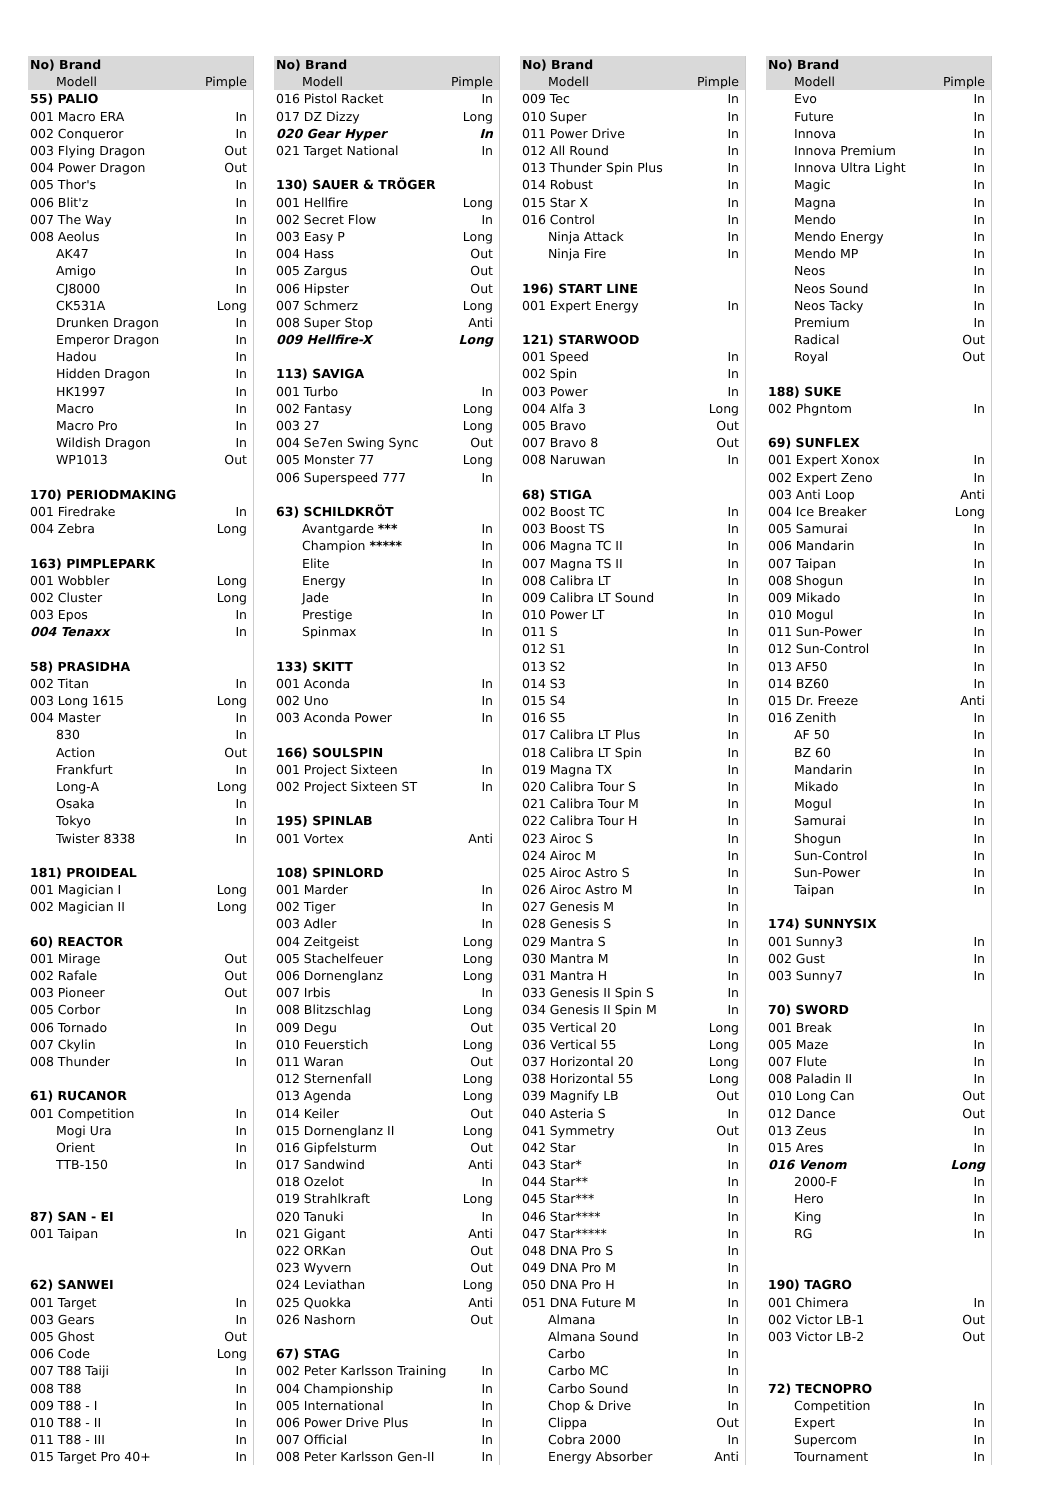| No) Brand | |
| --- | --- |
| Modell | Pimple |
| 55) PALIO | |
| 001 Macro ERA | In |
| 002 Conqueror | In |
| 003 Flying Dragon | Out |
| 004 Power Dragon | Out |
| 005 Thor's | In |
| 006 Blit'z | In |
| 007 The Way | In |
| 008 Aeolus | In |
| AK47 | In |
| Amigo | In |
| CJ8000 | In |
| CK531A | Long |
| Drunken Dragon | In |
| Emperor Dragon | In |
| Hadou | In |
| Hidden Dragon | In |
| HK1997 | In |
| Macro | In |
| Macro Pro | In |
| Wildish Dragon | In |
| WP1013 | Out |
| 170) PERIODMAKING | |
| 001 Firedrake | In |
| 004 Zebra | Long |
| 163) PIMPLEPARK | |
| 001 Wobbler | Long |
| 002 Cluster | Long |
| 003 Epos | In |
| 004 Tenaxx | In |
| 58) PRASIDHA | |
| 002 Titan | In |
| 003 Long 1615 | Long |
| 004 Master | In |
| 830 | In |
| Action | Out |
| Frankfurt | In |
| Long-A | Long |
| Osaka | In |
| Tokyo | In |
| Twister 8338 | In |
| 181) PROIDEAL | |
| 001 Magician I | Long |
| 002 Magician II | Long |
| 60) REACTOR | |
| 001 Mirage | Out |
| 002 Rafale | Out |
| 003 Pioneer | Out |
| 005 Corbor | In |
| 006 Tornado | In |
| 007 Ckylin | In |
| 008 Thunder | In |
| 61) RUCANOR | |
| 001 Competition | In |
| Mogi Ura | In |
| Orient | In |
| TTB-150 | In |
| 87) SAN - EI | |
| 001 Taipan | In |
| 62) SANWEI | |
| 001 Target | In |
| 003 Gears | In |
| 005 Ghost | Out |
| 006 Code | Long |
| 007 T88 Taiji | In |
| 008 T88 | In |
| 009 T88 - I | In |
| 010 T88 - II | In |
| 011 T88 - III | In |
| 015 Target Pro 40+ | In |
| No) Brand | |
| --- | --- |
| Modell | Pimple |
| 016 Pistol Racket | In |
| 017 DZ Dizzy | Long |
| 020 Gear Hyper | In |
| 021 Target National | In |
| 130) SAUER & TRÖGER | |
| 001 Hellfire | Long |
| 002 Secret Flow | In |
| 003 Easy P | Long |
| 004 Hass | Out |
| 005 Zargus | Out |
| 006 Hipster | Out |
| 007 Schmerz | Long |
| 008 Super Stop | Anti |
| 009 Hellfire-X | Long |
| 113) SAVIGA | |
| 001 Turbo | In |
| 002 Fantasy | Long |
| 003 27 | Long |
| 004 Se7en Swing Sync | Out |
| 005 Monster 77 | Long |
| 006 Superspeed 777 | In |
| 63) SCHILDKRÖT | |
| Avantgarde *** | In |
| Champion ***** | In |
| Elite | In |
| Energy | In |
| Jade | In |
| Prestige | In |
| Spinmax | In |
| 133) SKITT | |
| 001 Aconda | In |
| 002 Uno | In |
| 003 Aconda Power | In |
| 166) SOULSPIN | |
| 001 Project Sixteen | In |
| 002 Project Sixteen ST | In |
| 195) SPINLAB | |
| 001 Vortex | Anti |
| 108) SPINLORD | |
| 001 Marder | In |
| 002 Tiger | In |
| 003 Adler | In |
| 004 Zeitgeist | Long |
| 005 Stachelfeuer | Long |
| 006 Dornenglanz | Long |
| 007 Irbis | In |
| 008 Blitzschlag | Long |
| 009 Degu | Out |
| 010 Feuerstich | Long |
| 011 Waran | Out |
| 012 Sternenfall | Long |
| 013 Agenda | Long |
| 014 Keiler | Out |
| 015 Dornenglanz II | Long |
| 016 Gipfelsturm | Out |
| 017 Sandwind | Anti |
| 018 Ozelot | In |
| 019 Strahlkraft | Long |
| 020 Tanuki | In |
| 021 Gigant | Anti |
| 022 ORKan | Out |
| 023 Wyvern | Out |
| 024 Leviathan | Long |
| 025 Quokka | Anti |
| 026 Nashorn | Out |
| 67) STAG | |
| 002 Peter Karlsson Training | In |
| 004 Championship | In |
| 005 International | In |
| 006 Power Drive Plus | In |
| 007 Official | In |
| 008 Peter Karlsson Gen-II | In |
| No) Brand | |
| --- | --- |
| Modell | Pimple |
| 009 Tec | In |
| 010 Super | In |
| 011 Power Drive | In |
| 012 All Round | In |
| 013 Thunder Spin Plus | In |
| 014 Robust | In |
| 015 Star X | In |
| 016 Control | In |
| Ninja Attack | In |
| Ninja Fire | In |
| 196) START LINE | |
| 001 Expert Energy | In |
| 121) STARWOOD | |
| 001 Speed | In |
| 002 Spin | In |
| 003 Power | In |
| 004 Alfa 3 | Long |
| 005 Bravo | Out |
| 007 Bravo 8 | Out |
| 008 Naruwan | In |
| 68) STIGA | |
| 002 Boost TC | In |
| 003 Boost TS | In |
| 006 Magna TC II | In |
| 007 Magna TS II | In |
| 008 Calibra LT | In |
| 009 Calibra LT Sound | In |
| 010 Power LT | In |
| 011 S | In |
| 012 S1 | In |
| 013 S2 | In |
| 014 S3 | In |
| 015 S4 | In |
| 016 S5 | In |
| 017 Calibra LT Plus | In |
| 018 Calibra LT Spin | In |
| 019 Magna TX | In |
| 020 Calibra Tour S | In |
| 021 Calibra Tour M | In |
| 022 Calibra Tour H | In |
| 023 Airoc S | In |
| 024 Airoc M | In |
| 025 Airoc Astro S | In |
| 026 Airoc Astro M | In |
| 027 Genesis M | In |
| 028 Genesis S | In |
| 029 Mantra S | In |
| 030 Mantra M | In |
| 031 Mantra H | In |
| 033 Genesis II Spin S | In |
| 034 Genesis II Spin M | In |
| 035 Vertical 20 | Long |
| 036 Vertical 55 | Long |
| 037 Horizontal 20 | Long |
| 038 Horizontal 55 | Long |
| 039 Magnify LB | Out |
| 040 Asteria S | In |
| 041 Symmetry | Out |
| 042 Star | In |
| 043 Star* | In |
| 044 Star** | In |
| 045 Star*** | In |
| 046 Star**** | In |
| 047 Star***** | In |
| 048 DNA Pro S | In |
| 049 DNA Pro M | In |
| 050 DNA Pro H | In |
| 051 DNA Future M | In |
| Almana | In |
| Almana Sound | In |
| Carbo | In |
| Carbo MC | In |
| Carbo Sound | In |
| Chop & Drive | In |
| Clippa | Out |
| Cobra 2000 | In |
| Energy Absorber | Anti |
| No) Brand | |
| --- | --- |
| Modell | Pimple |
| Evo | In |
| Future | In |
| Innova | In |
| Innova Premium | In |
| Innova Ultra Light | In |
| Magic | In |
| Magna | In |
| Mendo | In |
| Mendo Energy | In |
| Mendo MP | In |
| Neos | In |
| Neos Sound | In |
| Neos Tacky | In |
| Premium | In |
| Radical | Out |
| Royal | Out |
| 188) SUKE | |
| 002 Phgntom | In |
| 69) SUNFLEX | |
| 001 Expert Xonox | In |
| 002 Expert Zeno | In |
| 003 Anti Loop | Anti |
| 004 Ice Breaker | Long |
| 005 Samurai | In |
| 006 Mandarin | In |
| 007 Taipan | In |
| 008 Shogun | In |
| 009 Mikado | In |
| 010 Mogul | In |
| 011 Sun-Power | In |
| 012 Sun-Control | In |
| 013 AF50 | In |
| 014 BZ60 | In |
| 015 Dr. Freeze | Anti |
| 016 Zenith | In |
| AF 50 | In |
| BZ 60 | In |
| Mandarin | In |
| Mikado | In |
| Mogul | In |
| Samurai | In |
| Shogun | In |
| Sun-Control | In |
| Sun-Power | In |
| Taipan | In |
| 174) SUNNYSIX | |
| 001 Sunny3 | In |
| 002 Gust | In |
| 003 Sunny7 | In |
| 70) SWORD | |
| 001 Break | In |
| 005 Maze | In |
| 007 Flute | In |
| 008 Paladin II | In |
| 010 Long Can | Out |
| 012 Dance | Out |
| 013 Zeus | In |
| 015 Ares | In |
| 016 Venom | Long |
| 2000-F | In |
| Hero | In |
| King | In |
| RG | In |
| 190) TAGRO | |
| 001 Chimera | In |
| 002 Victor LB-1 | Out |
| 003 Victor LB-2 | Out |
| 72) TECNOPRO | |
| Competition | In |
| Expert | In |
| Supercom | In |
| Tournament | In |